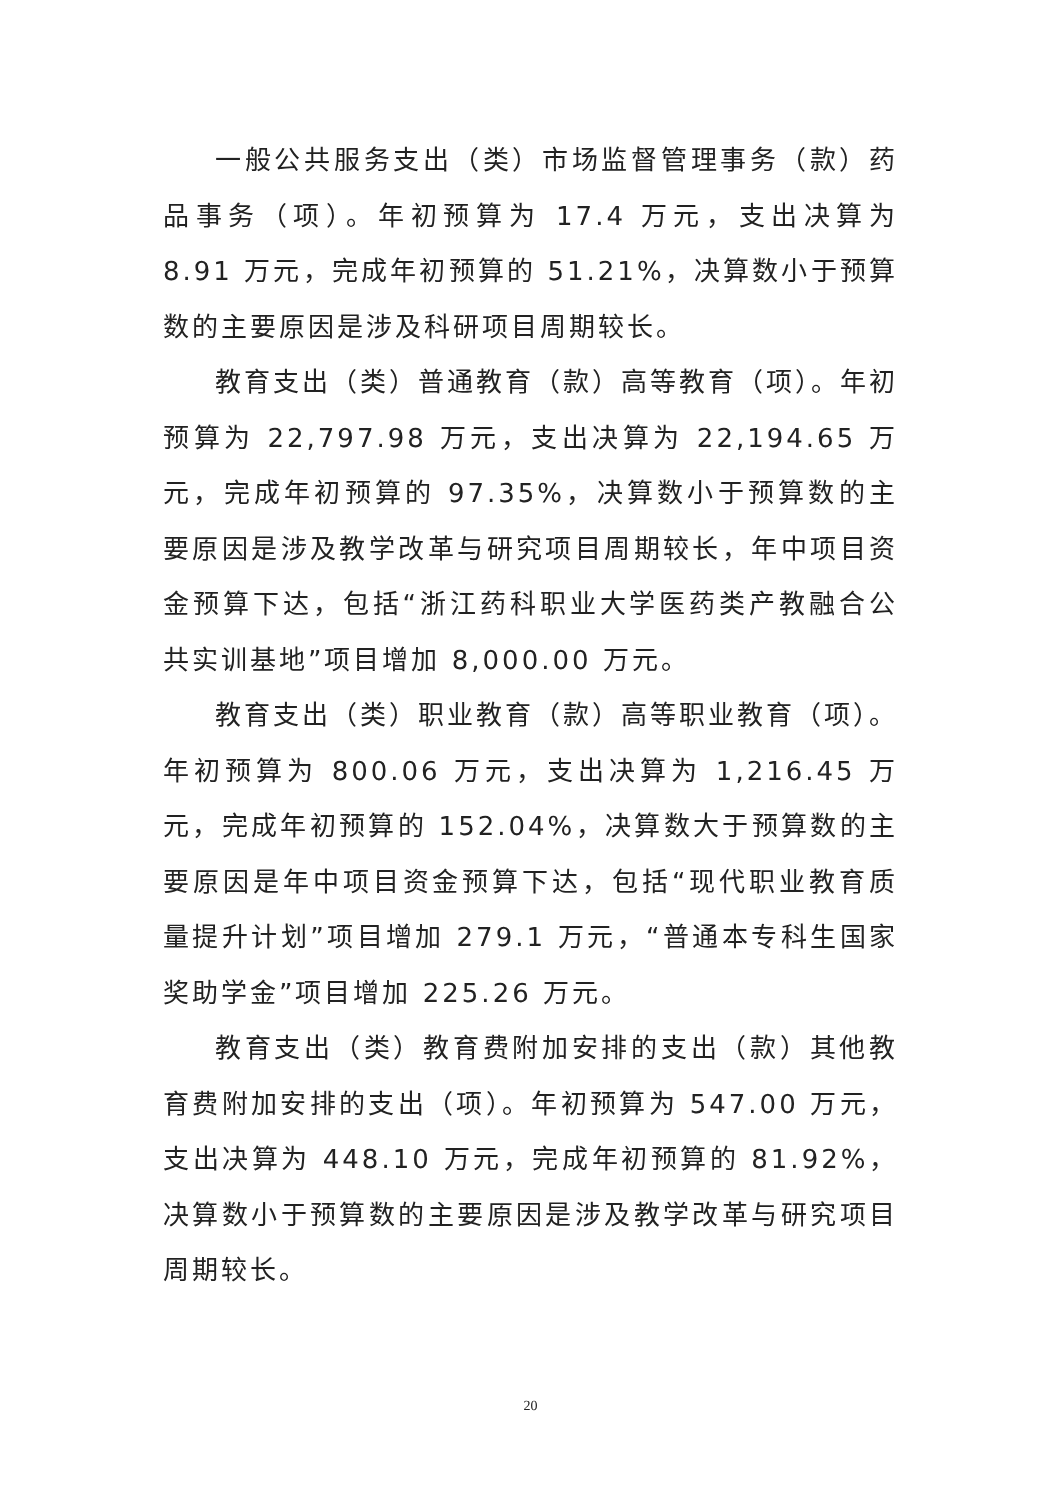一般公共服务支出（类）市场监督管理事务（款）药品事务（项）。年初预算为 17.4 万元，支出决算为 8.91 万元，完成年初预算的 51.21%，决算数小于预算数的主要原因是涉及科研项目周期较长。
教育支出（类）普通教育（款）高等教育（项）。年初预算为 22,797.98 万元，支出决算为 22,194.65 万元，完成年初预算的 97.35%，决算数小于预算数的主要原因是涉及教学改革与研究项目周期较长，年中项目资金预算下达，包括“浙江药科职业大学医药类产教融合公共实训基地”项目增加 8,000.00 万元。
教育支出（类）职业教育（款）高等职业教育（项）。年初预算为 800.06 万元，支出决算为 1,216.45 万元，完成年初预算的 152.04%，决算数大于预算数的主要原因是年中项目资金预算下达，包括“现代职业教育质量提升计划”项目增加 279.1 万元，“普通本专科生国家奖助学金”项目增加 225.26 万元。
教育支出（类）教育费附加安排的支出（款）其他教育费附加安排的支出（项）。年初预算为 547.00 万元，支出决算为 448.10 万元，完成年初预算的 81.92%，决算数小于预算数的主要原因是涉及教学改革与研究项目周期较长。
20